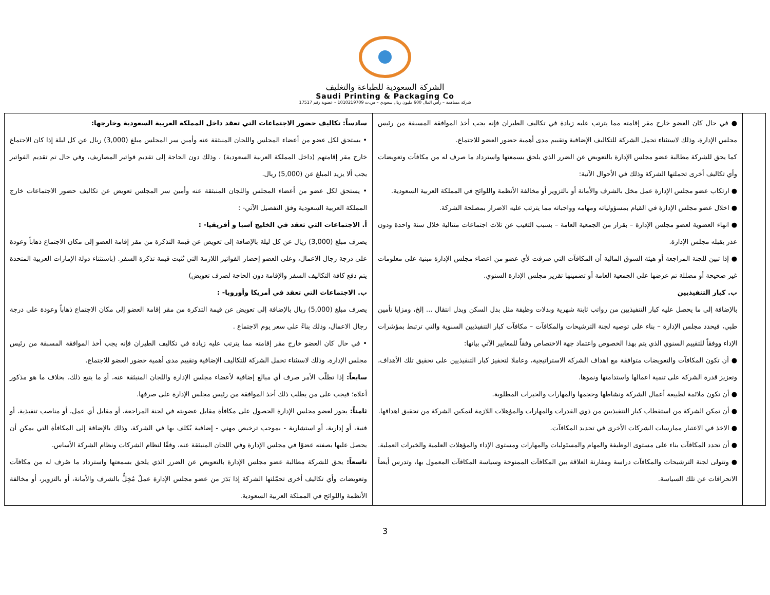الشركة السعودية للطباعة والتغليف
Saudi Printing & Packaging Co
شركة مساهمة – رأس المال 600 مليون ريال سعودي – س.ت 1010219709 – عضوية رقم 17517
| | ● في حال كان العضو خارج مقر إقامته مما يترتب عليه زيادة في تكاليف الطيران فإنه يجب أخذ الموافقة المسبقة من رئيس مجلس الإدارة، وذلك لاستثناء تحمل الشركة للتكاليف الإضافية وتقييم مدى أهمية حضور العضو للاجتماع. كما يحق للشركة مطالبة عضو مجلس الإدارة بالتعويض عن الضرر الذي يلحق بسمعتها واسترداد ما صرف له من مكافآت وتعويضات وأي تكاليف أخرى تحملتها الشركة وذلك في الأحوال الآتية: ● ارتكاب عضو مجلس الإدارة عمل مخل بالشرف والأمانة أو بالتزوير أو مخالفة الأنظمة واللوائح في المملكة العربية السعودية. ● اخلال عضو مجلس الإدارة في القيام بمسؤولياته ومهامه وواجباته مما يترتب عليه الاضرار بمصلحة الشركة. ● انهاء العضوية لعضو مجلس الإدارة – بقرار من الجمعية العامة – بسبب التغيب عن ثلاث اجتماعات متتالية خلال سنة واحدة ودون عذر يقبله مجلس الإدارة. ● إذا تبين للجنة المراجعة أو هيئة السوق المالية أن المكافآت التي صرفت لأي عضو من اعضاء مجلس الإدارة مبنية على معلومات غير صحيحة أو مضللة تم عرضها على الجمعية العامة أو تضمينها تقرير مجلس الإدارة السنوي. ب. كبار التنفيذيين بالإضافة إلى ما يحصل عليه كبار التنفيذيين من رواتب ثابتة شهرية وبدلات وظيفة مثل بدل السكن وبدل انتقال ... إلخ، ومزايا تأمين طبي، فيحدد مجلس الإدارة – بناء على توصيه لجنة الترشيحات والمكافآت – مكافآت كبار التنفيذيين السنوية والتي ترتبط بمؤشرات الإداء ووفقاً للتقييم السنوي الذي يتم بهذا الخصوص واعتماد جهة الاختصاص وفقاً للمعايير الآتي بيانها: ● أن تكون المكافآت والتعويضات متوافقة مع اهداف الشركة الاستراتيجية، وعاملا لتحفيز كبار التنفيذيين على تحقيق تلك الأهداف، وتعزيز قدرة الشركة على تنمية اعمالها واستدامتها ونموها. ● أن تكون ملائمة لطبيعة أعمال الشركة ونشاطها وحجمها والمهارات والخبرات المطلوبة. ● أن تمكن الشركة من استقطاب كبار التنفيذيين من ذوي القدرات والمهارات والمؤهلات اللازمة لتمكين الشركة من تحقيق اهدافها. ● الاخذ في الاعتبار ممارسات الشركات الأخرى في تحديد المكافآت. ● أن تحدد المكافآت بناء على مستوى الوظيفة والمهام والمسئوليات والمهارات ومستوى الإداء والمؤهلات العلمية والخبرات العملية. ● وتتولى لجنة الترشيحات والمكافآت دراسة ومقارنة العلاقة بين المكافآت الممنوحة وسياسة المكافآت المعمول بها، وتدرس أيضاً الانحرافات عن تلك السياسة. | سادساً: تكاليف حضور الاجتماعات التي تعقد داخل المملكة العربية السعودية وخارجها: • يستحق لكل عضو من أعضاء المجلس واللجان المنبثقة عنه وأمين سر المجلس مبلغ (3,000) ريال عن كل ليلة إذا كان الاجتماع خارج مقر إقامتهم (داخل المملكة العربية السعودية) ، وذلك دون الحاجة إلى تقديم فواتير المصاريف، وفي حال تم تقديم الفواتير يجب ألا يزيد المبلغ عن (5,000) ريال. • يستحق لكل عضو من أعضاء المجلس واللجان المنبثقة عنه وأمين سر المجلس تعويض عن تكاليف حضور الاجتماعات خارج المملكة العربية السعودية وفق التفصيل الآتي- : أ. الاجتماعات التي تعقد في الخليج آسيا و أفريقيا- : يصرف مبلغ (3,000) ريال عن كل ليلة بالإضافة إلى تعويض عن قيمة التذكرة من مقر إقامة العضو إلى مكان الاجتماع ذهاباً وعودة على درجة رجال الاعمال، وعلى العضو إحضار الفواتير اللازمة التي تُثبت قيمة تذكرة السفر. (باستثناء دولة الإمارات العربية المتحدة يتم دفع كافة التكاليف السفر والإقامة دون الحاجة لصرف تعويض) ب. الاجتماعات التي تعقد في أمريكا وأوروبا- : يصرف مبلغ (5,000) ريال بالإضافة إلى تعويض عن قيمة التذكرة من مقر إقامة العضو إلى مكان الاجتماع ذهاباً وعودة على درجة رجال الاعمال، وذلك بناءً على سعر يوم الاجتماع . • في حال كان العضو خارج مقر إقامته مما يترتب عليه زيادة في تكاليف الطيران فإنه يجب أخذ الموافقة المسبقة من رئيس مجلس الإدارة، وذلك لاستثناء تحمل الشركة للتكاليف الإضافية وتقييم مدى أهمية حضور العضو للاجتماع. سابعاً: إذا تطلّب الأمر صرف أي مبالغ إضافية لأعضاء مجلس الإدارة واللجان المنبثقة عنه، أو ما يتبع ذلك، بخلاف ما هو مذكور أعلاه؛ فيجب على من يطلب ذلك أخذ الموافقة من رئيس مجلس الإدارة على صرفها. ثامناً: يجوز لعضو مجلس الإدارة الحصول على مكافأة مقابل عضويته في لجنة المراجعة، أو مقابل أي عمل، أو مناصب تنفيذية، أو فنية، أو إدارية، أو استشارية - بموجب ترخيص مهني - إضافية يُكلف بها في الشركة، وذلك بالإضافة إلى المكافأة التي يمكن أن يحصل عليها بصفته عضوًا في مجلس الإدارة وفي اللجان المنبثقة عنه، وفقًا لنظام الشركات ونظام الشركة الأساس. تاسعاً: يحق للشركة مطالبة عضو مجلس الإدارة بالتعويض عن الضرر الذي يلحق بسمعتها واسترداد ما صُرف له من مكافآت وتعويضات وأي تكاليف أخرى تحمّلتها الشركة إذا بَدَرَ من عضو مجلس الإدارة عملٌ مُخِلٌّ بالشرف والأمانة، أو بالتزوير، أو مخالفة الأنظمة واللوائح في المملكة العربية السعودية. |
3